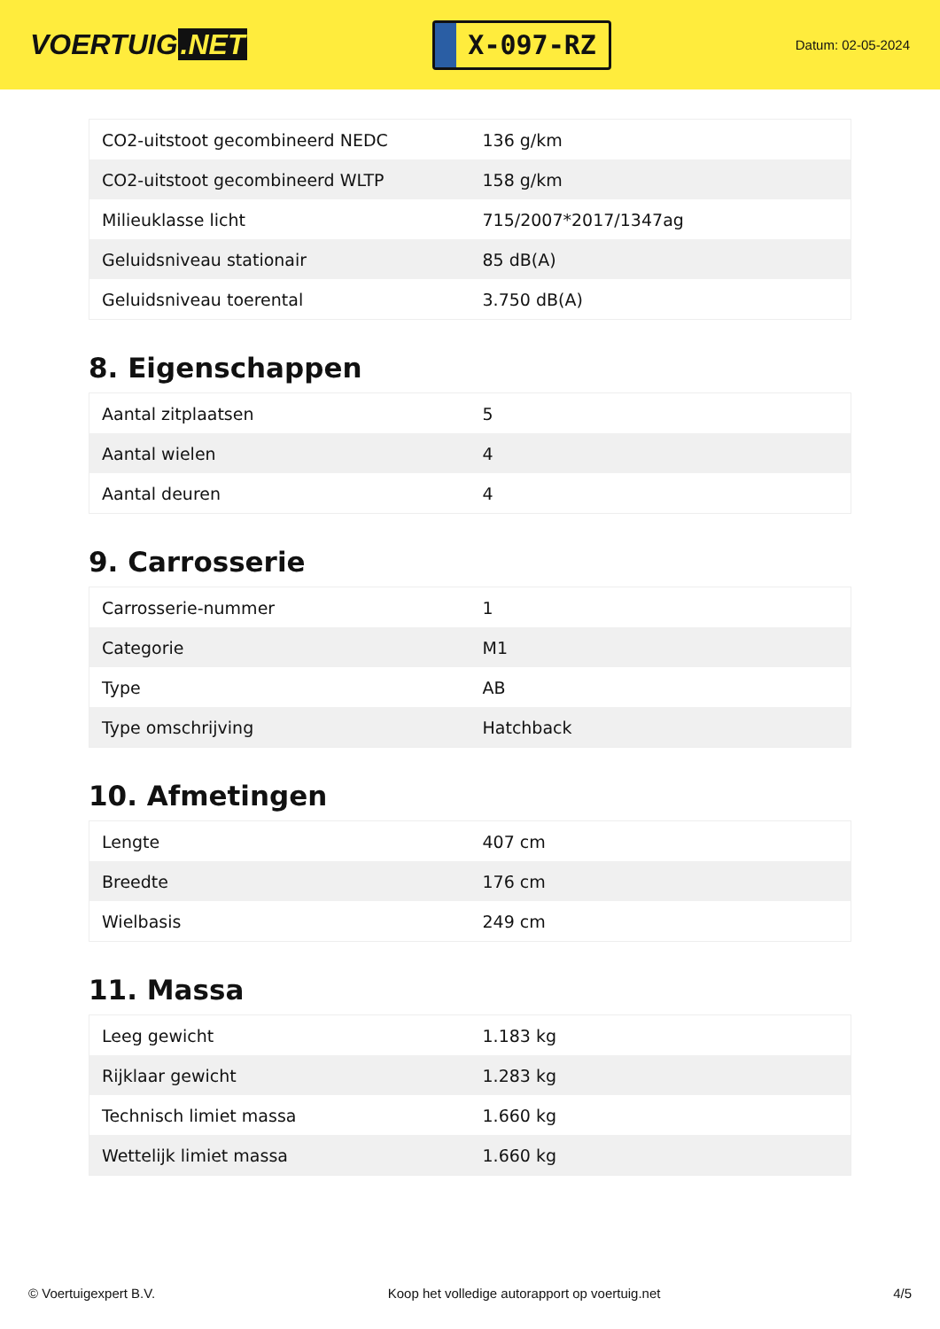VOERTUIG.NET
X-097-RZ
Datum: 02-05-2024
| CO2-uitstoot gecombineerd NEDC | 136 g/km |
| CO2-uitstoot gecombineerd WLTP | 158 g/km |
| Milieuklasse licht | 715/2007*2017/1347ag |
| Geluidsniveau stationair | 85 dB(A) |
| Geluidsniveau toerental | 3.750 dB(A) |
8. Eigenschappen
| Aantal zitplaatsen | 5 |
| Aantal wielen | 4 |
| Aantal deuren | 4 |
9. Carrosserie
| Carrosserie-nummer | 1 |
| Categorie | M1 |
| Type | AB |
| Type omschrijving | Hatchback |
10. Afmetingen
| Lengte | 407 cm |
| Breedte | 176 cm |
| Wielbasis | 249 cm |
11. Massa
| Leeg gewicht | 1.183 kg |
| Rijklaar gewicht | 1.283 kg |
| Technisch limiet massa | 1.660 kg |
| Wettelijk limiet massa | 1.660 kg |
© Voertuigexpert B.V. Koop het volledige autorapport op voertuig.net 4/5